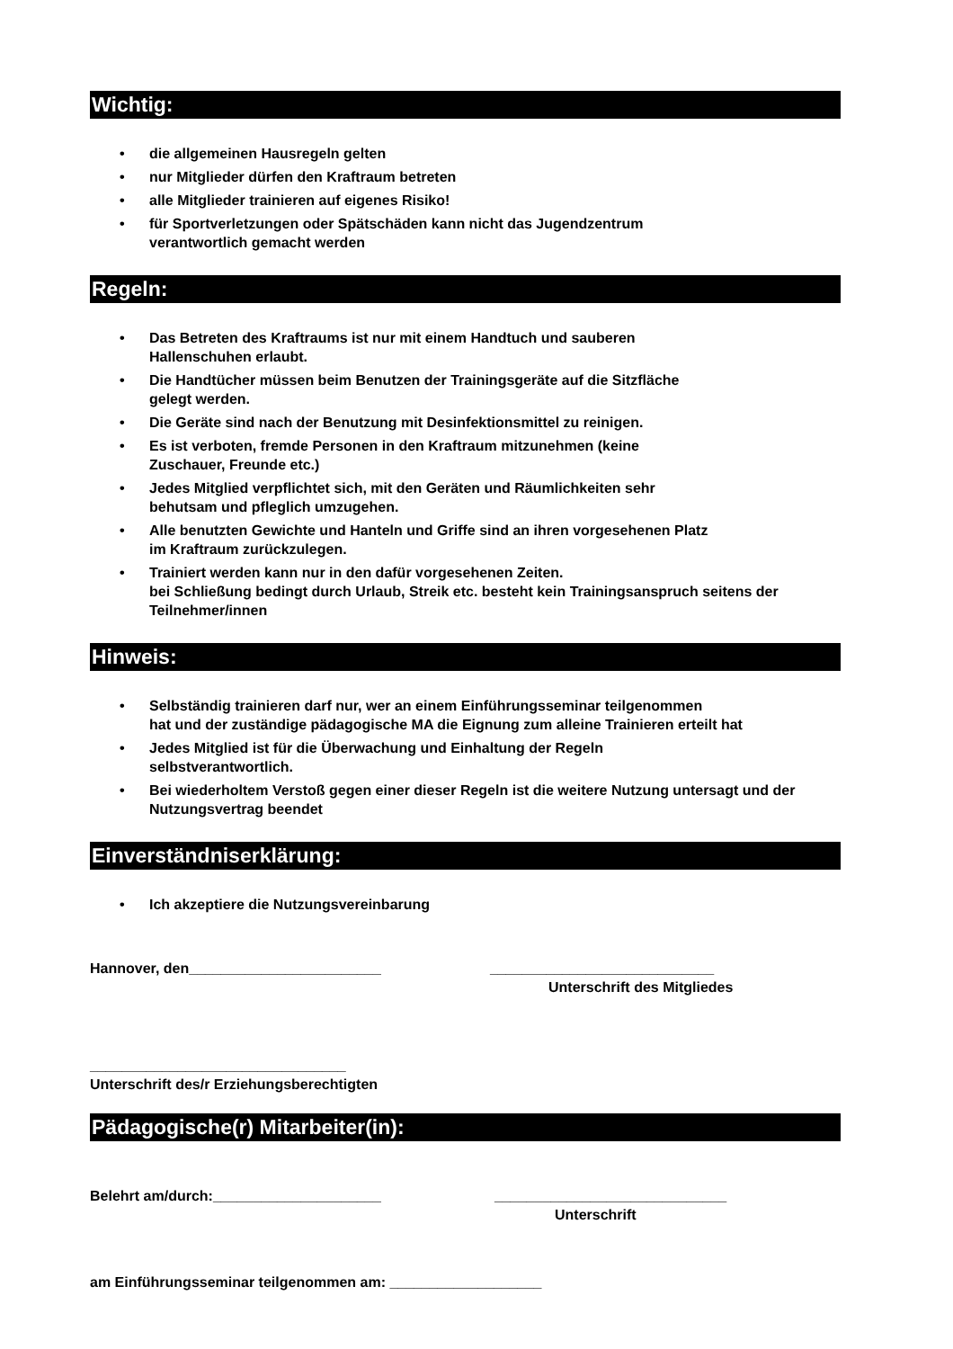Wichtig:
• die allgemeinen Hausregeln gelten
• nur Mitglieder dürfen den Kraftraum betreten
• alle Mitglieder trainieren auf eigenes Risiko!
• für Sportverletzungen oder Spätschäden kann nicht das Jugendzentrum
verantwortlich gemacht werden
Regeln:
• Das Betreten des Kraftraums ist nur mit einem Handtuch und sauberen
Hallenschuhen erlaubt.
• Die Handtücher müssen beim Benutzen der Trainingsgeräte auf die Sitzfläche
gelegt werden.
• Die Geräte sind nach der Benutzung mit Desinfektionsmittel zu reinigen.
• Es ist verboten, fremde Personen in den Kraftraum mitzunehmen (keine
Zuschauer, Freunde etc.)
• Jedes Mitglied verpflichtet sich, mit den Geräten und Räumlichkeiten sehr
behutsam und pfleglich umzugehen.
• Alle benutzten Gewichte und Hanteln und Griffe sind an ihren vorgesehenen Platz
im Kraftraum zurückzulegen.
• Trainiert werden kann nur in den dafür vorgesehenen Zeiten.
bei Schließung bedingt durch Urlaub, Streik etc. besteht kein Trainingsanspruch seitens der Teilnehmer/innen
Hinweis:
• Selbständig trainieren darf nur, wer an einem Einführungsseminar teilgenommen
hat und der zuständige pädagogische MA die Eignung zum alleine Trainieren erteilt hat
• Jedes Mitglied ist für die Überwachung und Einhaltung der Regeln
selbstverantwortlich.
• Bei wiederholtem Verstoß gegen einer dieser Regeln ist die weitere Nutzung untersagt und der Nutzungsvertrag beendet
Einverständniserklärung:
• Ich akzeptiere die Nutzungsvereinbarung
Hannover, den________________________ ____________________________
Unterschrift des Mitgliedes
________________________________
Unterschrift des/r Erziehungsberechtigten
Pädagogische(r) Mitarbeiter(in):
Belehrt am/durch:_____________________ _____________________________
Unterschrift
am Einführungsseminar teilgenommen am: ___________________